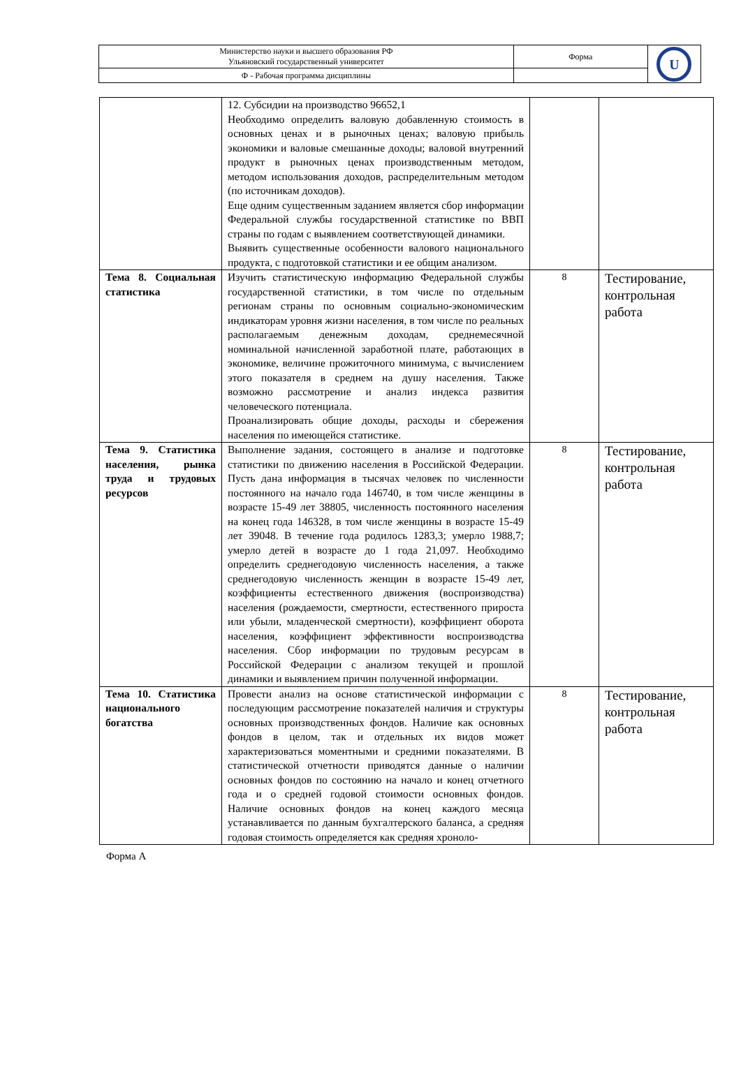| Министерство науки и высшего образования РФ Ульяновский государственный университет | Форма | U |
| Ф - Рабочая программа дисциплины | | |
| | 12. Субсидии на производство 96652,1 Необходимо определить валовую добавленную стоимость в основных ценах и в рыночных ценах; валовую прибыль экономики и валовые смешанные доходы; валовой внутренний продукт в рыночных ценах производственным методом, методом использования доходов, распределительным методом (по источникам доходов). Еще одним существенным заданием является сбор информации Федеральной службы государственной статистике по ВВП страны по годам с выявлением соответствующей динамики. Выявить существенные особенности валового национального продукта, с подготовкой статистики и ее общим анализом. | | |
| Тема 8. Социальная статистика | Изучить статистическую информацию Федеральной службы государственной статистики, в том числе по отдельным регионам страны по основным социально-экономическим индикаторам уровня жизни населения, в том числе по реальных располагаемым денежным доходам, среднемесячной номинальной начисленной заработной плате, работающих в экономике, величине прожиточного минимума, с вычислением этого показателя в среднем на душу населения. Также возможно рассмотрение и анализ индекса развития человеческого потенциала. Проанализировать общие доходы, расходы и сбережения населения по имеющейся статистике. | 8 | Тестирование, контрольная работа |
| Тема 9. Статистика населения, рынка труда и трудовых ресурсов | Выполнение задания, состоящего в анализе и подготовке статистики по движению населения в Российской Федерации. Пусть дана информация в тысячах человек по численности постоянного на начало года 146740, в том числе женщины в возрасте 15-49 лет 38805, численность постоянного населения на конец года 146328, в том числе женщины в возрасте 15-49 лет 39048. В течение года родилось 1283,3; умерло 1988,7; умерло детей в возрасте до 1 года 21,097. Необходимо определить среднегодовую численность населения, а также среднегодовую численность женщин в возрасте 15-49 лет, коэффициенты естественного движения (воспроизводства) населения (рождаемости, смертности, естественного прироста или убыли, младенческой смертности), коэффициент оборота населения, коэффициент эффективности воспроизводства населения. Сбор информации по трудовым ресурсам в Российской Федерации с анализом текущей и прошлой динамики и выявлением причин полученной информации. | 8 | Тестирование, контрольная работа |
| Тема 10. Статистика национального богатства | Провести анализ на основе статистической информации с последующим рассмотрение показателей наличия и структуры основных производственных фондов. Наличие как основных фондов в целом, так и отдельных их видов может характеризоваться моментными и средними показателями. В статистической отчетности приводятся данные о наличии основных фондов по состоянию на начало и конец отчетного года и о средней годовой стоимости основных фондов. Наличие основных фондов на конец каждого месяца устанавливается по данным бухгалтерского баланса, а средняя годовая стоимость определяется как средняя хроноло- | 8 | Тестирование, контрольная работа |
Форма А